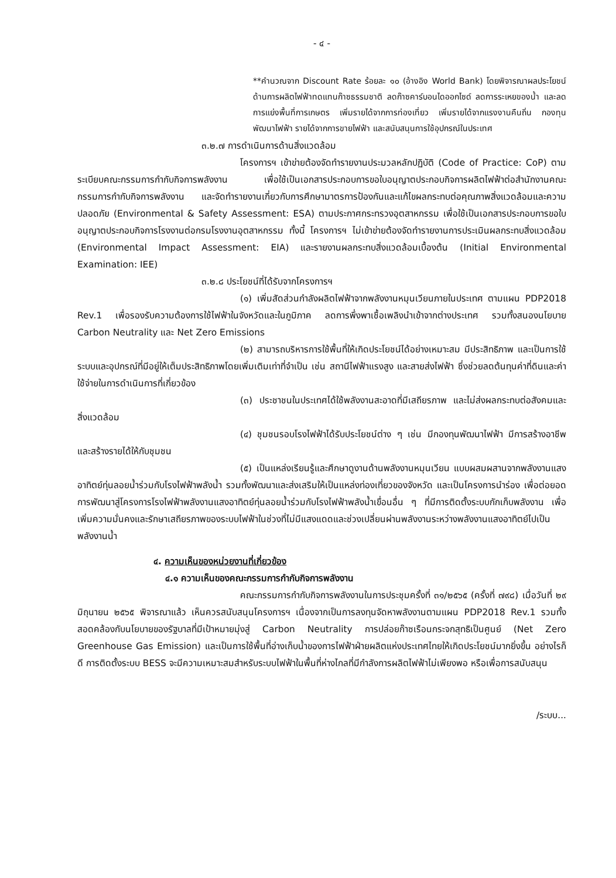- ๔ -
**คำนวณจาก Discount Rate ร้อยละ ๑๐ (อ้างอิง World Bank) โดยพิจารณาผลประโยชน์ด้านการผลิตไฟฟ้าทดแทนก๊าซธรรมชาติ ลดก๊าซคาร์บอนไดออกไซด์ ลดการระเหยของน้ำ และลดการแย่งพื้นที่การเกษตร เพิ่มรายได้จากการท่องเที่ยว เพิ่มรายได้จากแรงงานคืนถิ่น กองทุนพัฒนาไฟฟ้า รายได้จากการขายไฟฟ้า และสนับสนุนการใช้อุปกรณ์ในประเทศ
๓.๒.๗ การดำเนินการด้านสิ่งแวดล้อม
โครงการฯ เข้าข่ายต้องจัดทำรายงานประมวลหลักปฏิบัติ (Code of Practice: CoP) ตามระเบียบคณะกรรมการกำกับกิจการพลังงาน เพื่อใช้เป็นเอกสารประกอบการขอใบอนุญาตประกอบกิจการผลิตไฟฟ้าต่อสำนักงานคณะกรรมการกำกับกิจการพลังงาน และจัดทำรายงานเกี่ยวกับการศึกษามาตรการป้องกันและแก้ไขผลกระทบต่อคุณภาพสิ่งแวดล้อมและความปลอดภัย (Environmental & Safety Assessment: ESA) ตามประกาศกระทรวงอุตสาหกรรม เพื่อใช้เป็นเอกสารประกอบการขอใบอนุญาตประกอบกิจการโรงงานต่อกรมโรงงานอุตสาหกรรม ทั้งนี้ โครงการฯ ไม่เข้าข่ายต้องจัดทำรายงานการประเมินผลกระทบสิ่งแวดล้อม (Environmental Impact Assessment: EIA) และรายงานผลกระทบสิ่งแวดล้อมเบื้องต้น (Initial Environmental Examination: IEE)
๓.๒.๘ ประโยชน์ที่ได้รับจากโครงการฯ
(๑) เพิ่มสัดส่วนกำลังผลิตไฟฟ้าจากพลังงานหมุนเวียนภายในประเทศ ตามแผน PDP2018 Rev.1 เพื่อรองรับความต้องการใช้ไฟฟ้าในจังหวัดและในภูมิภาค ลดการพึ่งพาเชื้อเพลิงนำเข้าจากต่างประเทศ รวมทั้งสนองนโยบาย Carbon Neutrality และ Net Zero Emissions
(๒) สามารถบริหารการใช้พื้นที่ให้เกิดประโยชน์ได้อย่างเหมาะสม มีประสิทธิภาพ และเป็นการใช้ระบบและอุปกรณ์ที่มีอยู่ให้เต็มประสิทธิภาพโดยเพิ่มเติมเท่าที่จำเป็น เช่น สถานีไฟฟ้าแรงสูง และสายส่งไฟฟ้า ซึ่งช่วยลดต้นทุนค่าที่ดินและค่าใช้จ่ายในการดำเนินการที่เกี่ยวข้อง
(๓) ประชาชนในประเทศได้ใช้พลังงานสะอาดที่มีเสถียรภาพ และไม่ส่งผลกระทบต่อสังคมและสิ่งแวดล้อม
(๔) ชุมชนรอบโรงไฟฟ้าได้รับประโยชน์ต่าง ๆ เช่น มีกองทุนพัฒนาไฟฟ้า มีการสร้างอาชีพและสร้างรายได้ให้กับชุมชน
(๕) เป็นแหล่งเรียนรู้และศึกษาดูงานด้านพลังงานหมุนเวียน แบบผสมผสานจากพลังงานแสงอาทิตย์ทุ่นลอยน้ำร่วมกับโรงไฟฟ้าพลังน้ำ รวมทั้งพัฒนาและส่งเสริมให้เป็นแหล่งท่องเที่ยวของจังหวัด และเป็นโครงการนำร่อง เพื่อต่อยอดการพัฒนาสู่โครงการโรงไฟฟ้าพลังงานแสงอาทิตย์ทุ่นลอยน้ำร่วมกับโรงไฟฟ้าพลังน้ำเขื่อนอื่น ๆ ที่มีการติดตั้งระบบกักเก็บพลังงาน เพื่อเพิ่มความมั่นคงและรักษาเสถียรภาพของระบบไฟฟ้าในช่วงที่ไม่มีแสงแดดและช่วงเปลี่ยนผ่านพลังงานระหว่างพลังงานแสงอาทิตย์ไปเป็นพลังงานน้ำ
๔. ความเห็นของหน่วยงานที่เกี่ยวข้อง
๔.๑ ความเห็นของคณะกรรมการกำกับกิจการพลังงาน
คณะกรรมการกำกับกิจการพลังงานในการประชุมครั้งที่ ๓๑/๒๕๖๕ (ครั้งที่ ๗๙๘) เมื่อวันที่ ๒๙ มิถุนายน ๒๕๖๕ พิจารณาแล้ว เห็นควรสนับสนุนโครงการฯ เนื่องจากเป็นการลงทุนจัดหาพลังงานตามแผน PDP2018 Rev.1 รวมทั้งสอดคล้องกับนโยบายของรัฐบาลที่มีเป้าหมายมุ่งสู่ Carbon Neutrality การปล่อยก๊าซเรือนกระจกสุทธิเป็นศูนย์ (Net Zero Greenhouse Gas Emission) และเป็นการใช้พื้นที่อ่างเก็บน้ำของการไฟฟ้าฝ่ายผลิตแห่งประเทศไทยให้เกิดประโยชน์มากยิ่งขึ้น อย่างไรก็ดี การติดตั้งระบบ BESS จะมีความเหมาะสมสำหรับระบบไฟฟ้าในพื้นที่ห่างไกลที่มีกำลังการผลิตไฟฟ้าไม่เพียงพอ หรือเพื่อการสนับสนุน
/ระบบ...